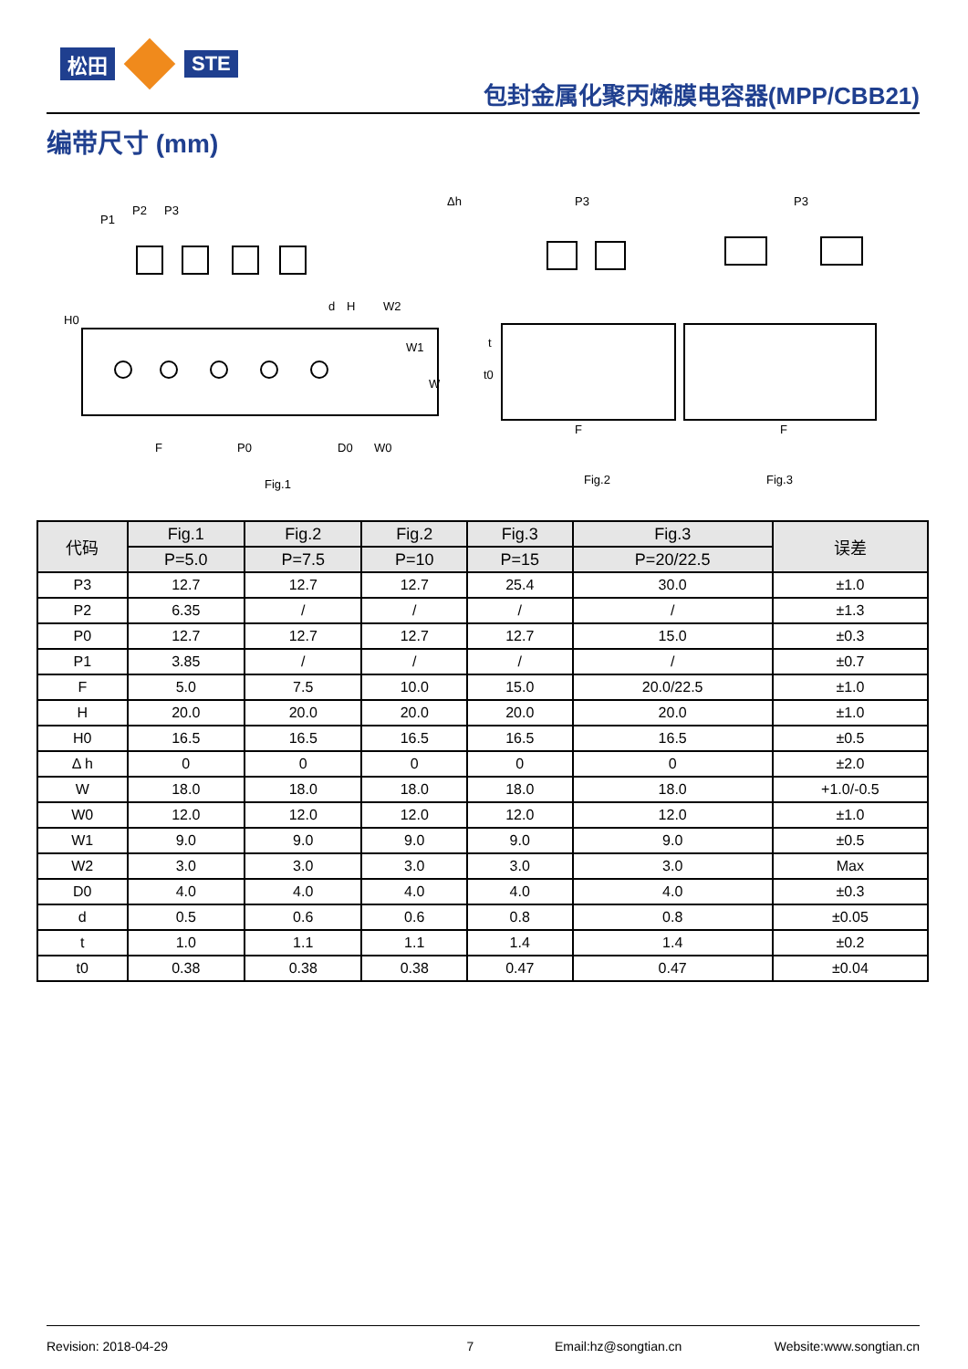松田 STE
包封金属化聚丙烯膜电容器(MPP/CBB21)
编带尺寸 (mm)
P1
P2
P3
H0
H
d
W2
W1
W
F
P0
D0
W0
Fig.1
Δh
t
t0
P3
F
Fig.2
P3
F
Fig.3
| 代码 | Fig.1 | Fig.2 | Fig.2 | Fig.3 | Fig.3 | 误差 |
| --- | --- | --- | --- | --- | --- | --- |
| | P=5.0 | P=7.5 | P=10 | P=15 | P=20/22.5 | |
| P3 | 12.7 | 12.7 | 12.7 | 25.4 | 30.0 | ±1.0 |
| P2 | 6.35 | / | / | / | / | ±1.3 |
| P0 | 12.7 | 12.7 | 12.7 | 12.7 | 15.0 | ±0.3 |
| P1 | 3.85 | / | / | / | / | ±0.7 |
| F | 5.0 | 7.5 | 10.0 | 15.0 | 20.0/22.5 | ±1.0 |
| H | 20.0 | 20.0 | 20.0 | 20.0 | 20.0 | ±1.0 |
| H0 | 16.5 | 16.5 | 16.5 | 16.5 | 16.5 | ±0.5 |
| Δ h | 0 | 0 | 0 | 0 | 0 | ±2.0 |
| W | 18.0 | 18.0 | 18.0 | 18.0 | 18.0 | +1.0/-0.5 |
| W0 | 12.0 | 12.0 | 12.0 | 12.0 | 12.0 | ±1.0 |
| W1 | 9.0 | 9.0 | 9.0 | 9.0 | 9.0 | ±0.5 |
| W2 | 3.0 | 3.0 | 3.0 | 3.0 | 3.0 | Max |
| D0 | 4.0 | 4.0 | 4.0 | 4.0 | 4.0 | ±0.3 |
| d | 0.5 | 0.6 | 0.6 | 0.8 | 0.8 | ±0.05 |
| t | 1.0 | 1.1 | 1.1 | 1.4 | 1.4 | ±0.2 |
| t0 | 0.38 | 0.38 | 0.38 | 0.47 | 0.47 | ±0.04 |
Revision: 2018-04-29 7 Email:hz@songtian.cn Website:www.songtian.cn